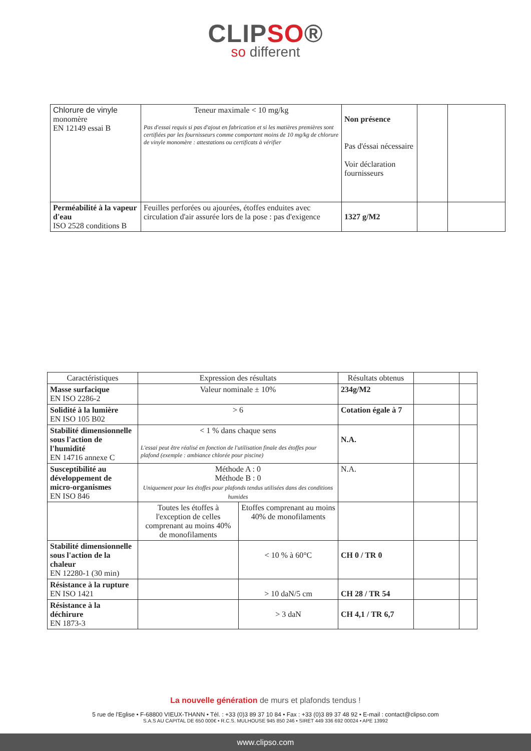CLIPSO®
so different
| Chlorure de vinyle monomère EN 12149 essai B | Teneur maximale < 10 mg/kg Pas d'essai requis si pas d'ajout en fabrication et si les matières premières sont certifiées par les fournisseurs comme comportant moins de 10 mg/kg de chlorure de vinyle monomère : attestations ou certificats à vérifier | Non présence Pas d'éssai nécessaire Voir déclaration fournisseurs | | |
| Perméabilité à la vapeur d'eau ISO 2528 conditions B | Feuilles perforées ou ajourées, étoffes enduites avec circulation d'air assurée lors de la pose : pas d'exigence | 1327 g/M2 | | |
| Caractéristiques | Expression des résultats | | Résultats obtenus | | |
| --- | --- | --- | --- | --- | --- |
| Masse surfacique EN ISO 2286-2 | Valeur nominale ± 10% | | 234g/M2 | | |
| Solidité à la lumière EN ISO 105 B02 | > 6 | | Cotation égale à 7 | | |
| Stabilité dimensionnelle sous l'action de l'humidité EN 14716 annexe C | < 1 % dans chaque sens L'essai peut être réalisé en fonction de l'utilisation finale des étoffes pour plafond (exemple : ambiance chlorée pour piscine) | | N.A. | | |
| Susceptibilité au développement de micro-organismes EN ISO 846 | Méthode A : 0 Méthode B : 0 Uniquement pour les étoffes pour plafonds tendus utilisées dans des conditions humides | | N.A. | | |
| | Toutes les étoffes à l'exception de celles comprenant au moins 40% de monofilaments | Etoffes comprenant au moins 40% de monofilaments | | | |
| Stabilité dimensionnelle sous l'action de la chaleur EN 12280-1 (30 min) | | < 10 % à 60°C | CH 0 / TR 0 | | |
| Résistance à la rupture EN ISO 1421 | | > 10 daN/5 cm | CH 28 / TR 54 | | |
| Résistance à la déchirure EN 1873-3 | | > 3 daN | CH 4,1 / TR 6,7 | | |
La nouvelle génération de murs et plafonds tendus !
5 rue de l'Eglise • F-68800 VIEUX-THANN • Tél. : +33 (0)3 89 37 10 84 • Fax : +33 (0)3 89 37 48 92 • E-mail : contact@clipso.com
S.A.S AU CAPITAL DE 650 000€ • R.C.S. MULHOUSE 945 850 246 • SIRET 449 336 692 00024 • APE 13992
www.clipso.com